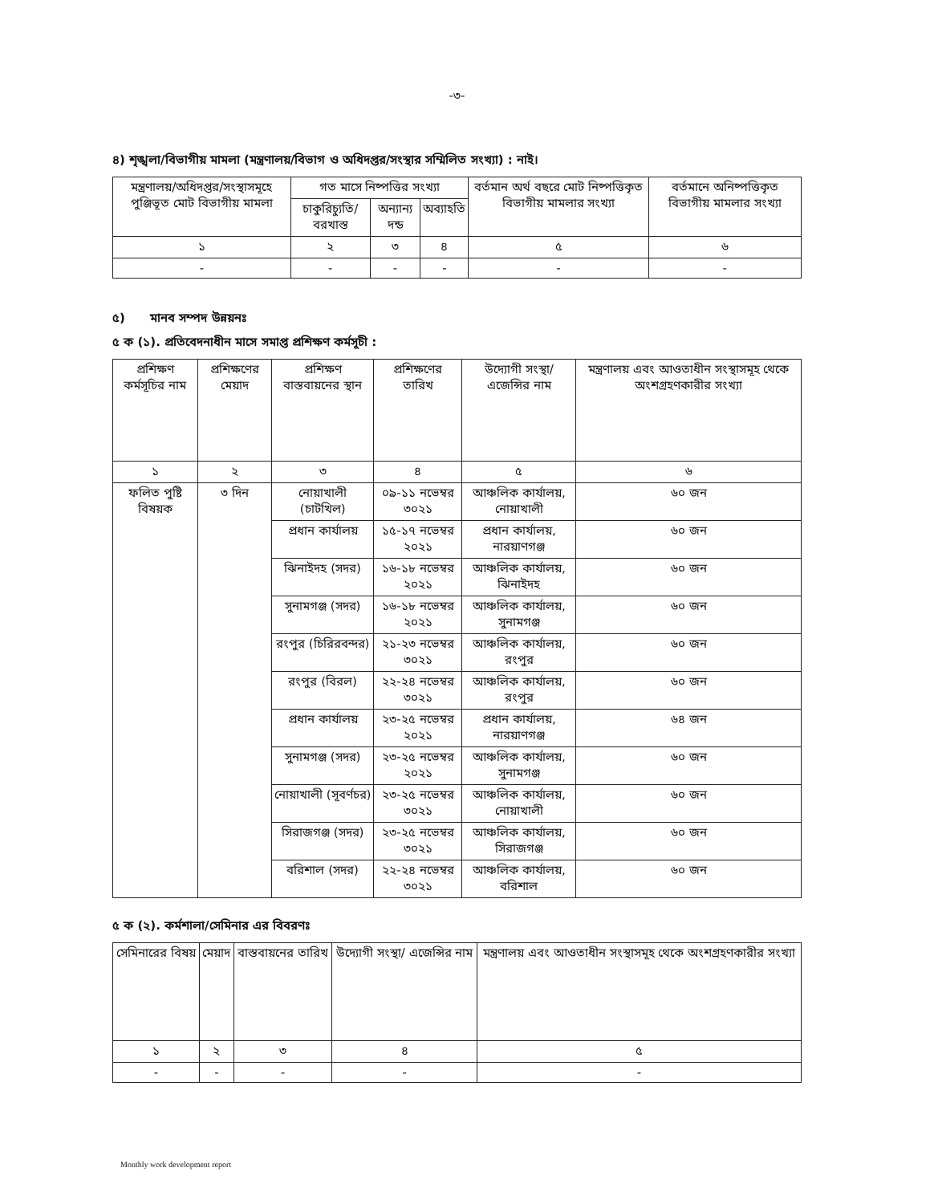-৩-
৪) শৃঙ্খলা/বিভাগীয় মামলা (মন্ত্রণালয়/বিভাগ ও অধিদপ্তর/সংস্থার সম্মিলিত সংখ্যা) : নাই।
| মন্ত্রণালয়/অধিদপ্তর/সংস্থাসমূহে পুঞ্জিভূত মোট বিভাগীয় মামলা | গত মাসে নিষ্পত্তির সংখ্যা | | | বর্তমান অর্থ বছরে মোট নিষ্পত্তিকৃত বিভাগীয় মামলার সংখ্যা | বর্তমানে অনিষ্পত্তিকৃত বিভাগীয় মামলার সংখ্যা |
| --- | --- | --- | --- | --- | --- |
| | চাকুরিচ্যুতি/বরখাস্ত | অন্যান্য দন্ড | অব্যাহতি | | |
| ১ | ২ | ৩ | ৪ | ৫ | ৬ |
| - | - | - | - | - | - |
৫) মানব সম্পদ উন্নয়নঃ
৫ ক (১). প্রতিবেদনাধীন মাসে সমাপ্ত প্রশিক্ষণ কর্মসূচী :
| প্রশিক্ষণ কর্মসূচির নাম | প্রশিক্ষণের মেয়াদ | প্রশিক্ষণ বাস্তবায়নের স্থান | প্রশিক্ষণের তারিখ | উদ্যোগী সংস্থা/ এজেন্সির নাম | মন্ত্রণালয় এবং আওতাধীন সংস্থাসমূহ থেকে অংশগ্রহণকারীর সংখ্যা |
| --- | --- | --- | --- | --- | --- |
| ১ | ২ | ৩ | ৪ | ৫ | ৬ |
| ফলিত পুষ্টি বিষয়ক | ৩ দিন | নোয়াখালী (চাটখিল) | ০৯-১১ নভেম্বর ৩০২১ | আঞ্চলিক কার্যালয়, নোয়াখালী | ৬০ জন |
| | | প্রধান কার্যালয় | ১৫-১৭ নভেম্বর ২০২১ | প্রধান কার্যালয়, নারয়াণগঞ্জ | ৬০ জন |
| | | ঝিনাইদহ (সদর) | ১৬-১৮ নভেম্বর ২০২১ | আঞ্চলিক কার্যালয়, ঝিনাইদহ | ৬০ জন |
| | | সুনামগঞ্জ (সদর) | ১৬-১৮ নভেম্বর ২০২১ | আঞ্চলিক কার্যালয়, সুনামগঞ্জ | ৬০ জন |
| | | রংপুর (চিরিরবন্দর) | ২১-২৩ নভেম্বর ৩০২১ | আঞ্চলিক কার্যালয়, রংপুর | ৬০ জন |
| | | রংপুর (বিরল) | ২২-২৪ নভেম্বর ৩০২১ | আঞ্চলিক কার্যালয়, রংপুর | ৬০ জন |
| | | প্রধান কার্যালয় | ২৩-২৫ নভেম্বর ২০২১ | প্রধান কার্যালয়, নারয়াণগঞ্জ | ৬৪ জন |
| | | সুনামগঞ্জ (সদর) | ২৩-২৫ নভেম্বর ২০২১ | আঞ্চলিক কার্যালয়, সুনামগঞ্জ | ৬০ জন |
| | | নোয়াখালী (সূবর্ণচর) | ২৩-২৫ নভেম্বর ৩০২১ | আঞ্চলিক কার্যালয়, নোয়াখালী | ৬০ জন |
| | | সিরাজগঞ্জ (সদর) | ২৩-২৫ নভেম্বর ৩০২১ | আঞ্চলিক কার্যালয়, সিরাজগঞ্জ | ৬০ জন |
| | | বরিশাল (সদর) | ২২-২৪ নভেম্বর ৩০২১ | আঞ্চলিক কার্যালয়, বরিশাল | ৬০ জন |
৫ ক (২). কর্মশালা/সেমিনার এর বিবরণঃ
| সেমিনারের বিষয় | মেয়াদ | বাস্তবায়নের তারিখ | উদ্যোগী সংস্থা/ এজেন্সির নাম | মন্ত্রণালয় এবং আওতাধীন সংস্থাসমূহ থেকে অংশগ্রহণকারীর সংখ্যা |
| --- | --- | --- | --- | --- |
| ১ | ২ | ৩ | ৪ | ৫ |
| - | - | - | - | - |
Monthly work development report